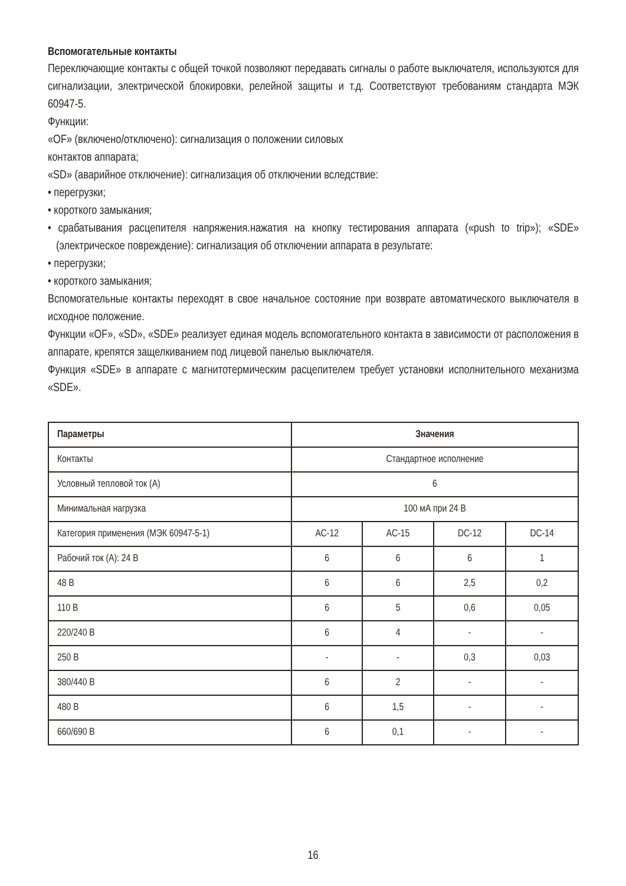Вспомогательные контакты
Переключающие контакты с общей точкой позволяют передавать сигналы о работе выключателя, используются для сигнализации, электрической блокировки, релейной защиты и т.д. Соответствуют требованиям стандарта МЭК 60947-5.
Функции:
«OF» (включено/отключено): сигнализация о положении силовых
контактов аппарата;
«SD» (аварийное отключение): сигнализация об отключении вследствие:
• перегрузки;
• короткого замыкания;
• срабатывания расцепителя напряжения.нажатия на кнопку тестирования аппарата («push to trip»); «SDE» (электрическое повреждение): сигнализация об отключении аппарата в результате:
• перегрузки;
• короткого замыкания;
Вспомогательные контакты переходят в свое начальное состояние при возврате автоматического выключателя в исходное положение.
Функции «OF», «SD», «SDE» реализует единая модель вспомогательного контакта в зависимости от расположения в аппарате, крепятся защелкиванием под лицевой панелью выключателя.
Функция «SDE» в аппарате с магнитотермическим расцепителем требует установки исполнительного механизма «SDE».
| Параметры | Значения | | | |
| --- | --- | --- | --- | --- |
| Контакты | Стандартное исполнение | | | |
| Условный тепловой ток (А) | 6 | | | |
| Минимальная нагрузка | 100 мА при 24 В | | | |
| Категория применения (МЭК 60947-5-1) | AC-12 | AC-15 | DC-12 | DC-14 |
| Рабочий ток (А): 24 В | 6 | 6 | 6 | 1 |
| 48 В | 6 | 6 | 2,5 | 0,2 |
| 110 В | 6 | 5 | 0,6 | 0,05 |
| 220/240 В | 6 | 4 | - | - |
| 250 В | - | - | 0,3 | 0,03 |
| 380/440 В | 6 | 2 | - | - |
| 480 В | 6 | 1,5 | - | - |
| 660/690 В | 6 | 0,1 | - | - |
16